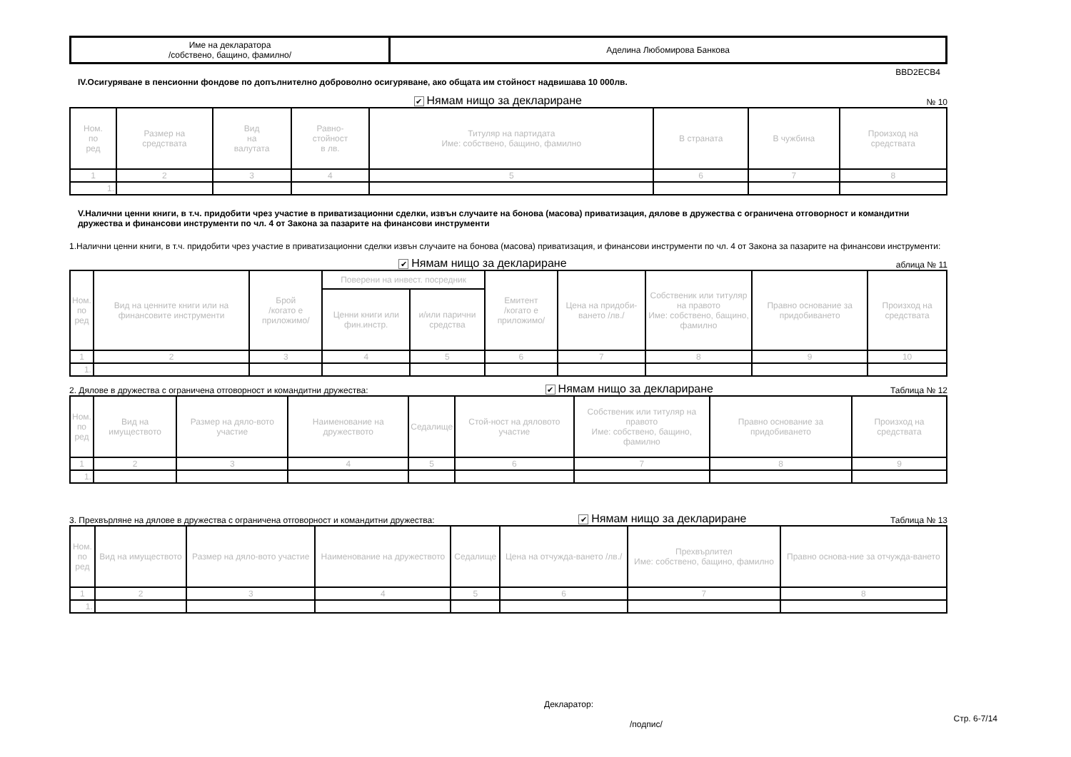| Име на декларатора /собствено, бащино, фамилно/ | Аделина Любомирова Банкова |
BBD2ECB4
IV.Осигуряване в пенсионни фондове по допълнително доброволно осигуряване, ако общата им стойност надвишава 10 000лв.
✔ Нямам нищо за деклариране № 10
| Ном. по ред | Размер на средствата | Вид на валутата | Равно- стойност в лв. | Титуляр на партидата Име: собствено, бащино, фамилно | В страната | В чужбина | Произход на средствата |
| --- | --- | --- | --- | --- | --- | --- | --- |
| 1 | 2 | 3 | 4 | 5 | 6 | 7 | 8 |
| 1. | | | | | | | |
V.Налични ценни книги, в т.ч. придобити чрез участие в приватизационни сделки, извън случаите на бонова (масова) приватизация, дялове в дружества с ограничена отговорност и командитни дружества и финансови инструменти по чл. 4 от Закона за пазарите на финансови инструменти
1.Налични ценни книги, в т.ч. придобити чрез участие в приватизационни сделки извън случаите на бонова (масова) приватизация, и финансови инструменти по чл. 4 от Закона за пазарите на финансови инструменти:
✔ Нямам нищо за деклариране аблица № 11
| Ном. по ред | Вид на ценните книги или на финансовите инструменти | Брой /когато е приложимо/ | Поверени на инвест. посредник | | Емитент /когато е приложимо/ | Цена на придоби-ването /лв./ | Собственик или титуляр на правото Име: собствено, бащино, фамилно | Правно основание за придобиването | Произход на средствата |
| --- | --- | --- | --- | --- | --- | --- | --- | --- | --- |
| | | | Ценни книги или фин.инстр. | и/или парични средства | | | | | |
| 1 | 2 | 3 | 4 | 5 | 6 | 7 | 8 | 9 | 10 |
| 1. | | | | | | | | | |
2. Дялове в дружества с ограничена отговорност и командитни дружества: ✔ Нямам нищо за деклариране Таблица № 12
| Ном. по ред | Вид на имуществото | Размер на дяло-вото участие | Наименование на дружеството | Седалище | Стой-ност на дяловото участие | Собственик или титуляр на правото Име: собствено, бащино, фамилно | Правно основание за придобиването | Произход на средствата |
| --- | --- | --- | --- | --- | --- | --- | --- | --- |
| 1 | 2 | 3 | 4 | 5 | 6 | 7 | 8 | 9 |
| 1. | | | | | | | | |
3. Прехвърляне на дялове в дружества с ограничена отговорност и командитни дружества: ✔ Нямам нищо за деклариране Таблица № 13
| Ном. по ред | Вид на имуществото | Размер на дяло-вото участие | Наименование на дружеството | Седалище | Цена на отчужда-ването /лв./ | Прехвърлител Име: собствено, бащино, фамилно | Правно основа-ние за отчужда-ването |
| --- | --- | --- | --- | --- | --- | --- | --- |
| 1 | 2 | 3 | 4 | 5 | 6 | 7 | 8 |
| 1. | | | | | | | |
Декларатор:
/подпис/ Стр. 6-7/14